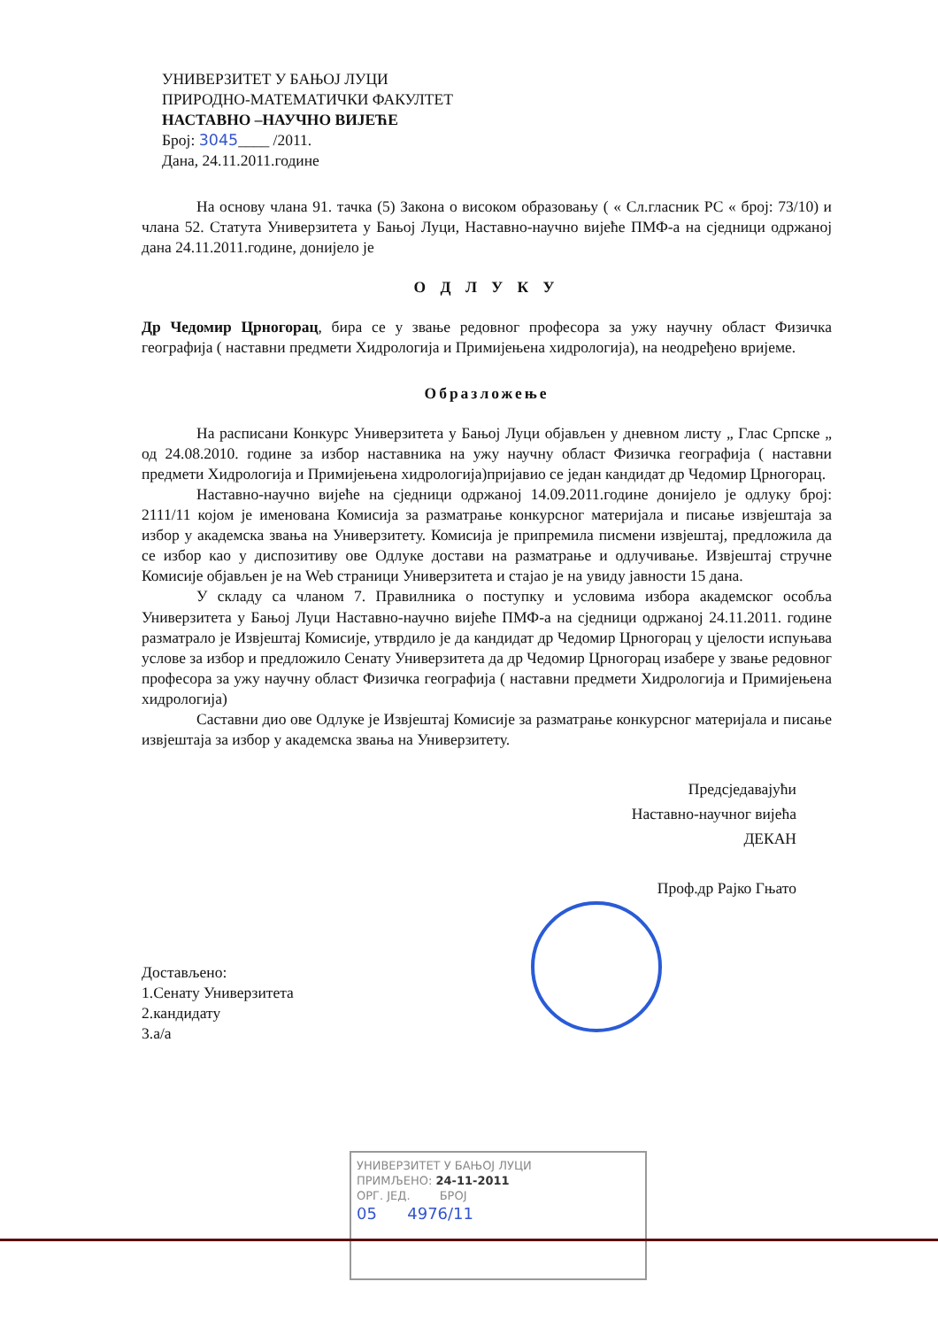УНИВЕРЗИТЕТ У БАЊОЈ ЛУЦИ
ПРИРОДНО-МАТЕМАТИЧКИ ФАКУЛТЕТ
НАСТАВНО –НАУЧНО ВИЈЕЋЕ
Број: 3045____ /2011.
Дана, 24.11.2011.године
На основу члана 91. тачка (5) Закона о високом образовању ( « Сл.гласник РС « број: 73/10) и члана 52. Статута Универзитета у Бањој Луци, Наставно-научно вијеће ПМФ-а на сједници одржаној дана 24.11.2011.године, донијело је
О Д Л У К У
Др Чедомир Црногорац, бира се у звање редовног професора за ужу научну област Физичка географија ( наставни предмети Хидрологија и Примијењена хидрологија), на неодређено вријеме.
Образложење
На расписани Конкурс Универзитета у Бањој Луци објављен у дневном листу „ Глас Српске „ од 24.08.2010. године за избор наставника на ужу научну област Физичка географија ( наставни предмети Хидрологија и Примијењена хидрологија)пријавио се један кандидат др Чедомир Црногорац.
Наставно-научно вијеће на сједници одржаној 14.09.2011.године донијело је одлуку број: 2111/11 којом је именована Комисија за разматрање конкурсног материјала и писање извјештаја за избор у академска звања на Универзитету. Комисија је припремила писмени извјештај, предложила да се избор као у диспозитиву ове Одлуке достави на разматрање и одлучивање. Извјештај стручне Комисије објављен је на Web страници Универзитета и стајао је на увиду јавности 15 дана.
У складу са чланом 7. Правилника о поступку и условима избора академског особља Универзитета у Бањој Луци Наставно-научно вијеће ПМФ-а на сједници одржаној 24.11.2011. године разматрало је Извјештај Комисије, утврдило је да кандидат др Чедомир Црногорац у цјелости испуњава услове за избор и предложило Сенату Универзитета да др Чедомир Црногорац изабере у звање редовног професора за ужу научну област Физичка географија ( наставни предмети Хидрологија и Примијењена хидрологија)
Саставни дио ове Одлуке је Извјештај Комисије за разматрање конкурсног материјала и писање извјештаја за избор у академска звања на Универзитету.
Предсједавајући
Наставно-научног вијећа
ДЕКАН
Проф.др Рајко Гњато
Достављено:
1.Сенату Универзитета
2.кандидату
3.а/а
УНИВЕРЗИТЕТ У БАЊОЈ ЛУЦИ
ПРИМЉЕНО: 24-11-2011
ОРГ. ЈЕД. БРОЈ
05 4976/11